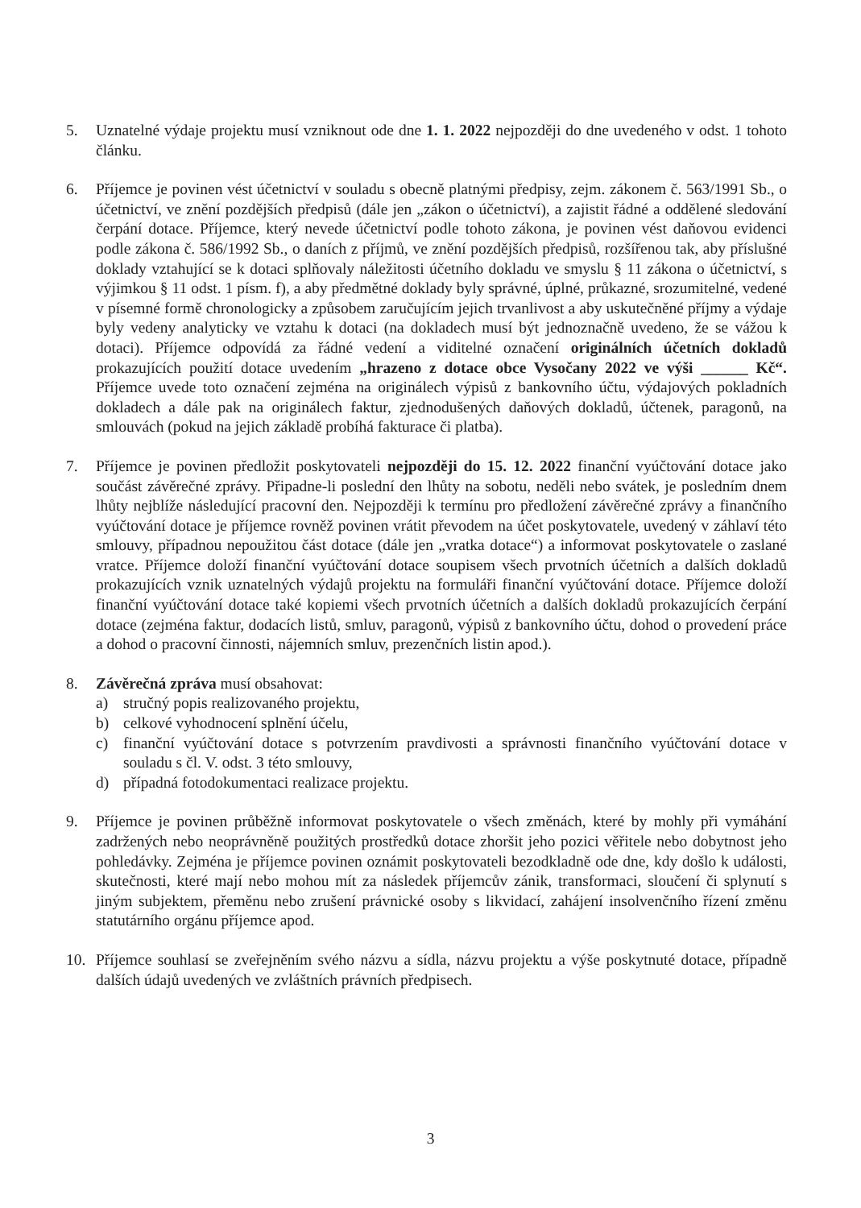5. Uznatelné výdaje projektu musí vzniknout ode dne 1. 1. 2022 nejpozději do dne uvedeného v odst. 1 tohoto článku.
6. Příjemce je povinen vést účetnictví v souladu s obecně platnými předpisy, zejm. zákonem č. 563/1991 Sb., o účetnictví, ve znění pozdějších předpisů (dále jen „zákon o účetnictví), a zajistit řádné a oddělené sledování čerpání dotace. Příjemce, který nevede účetnictví podle tohoto zákona, je povinen vést daňovou evidenci podle zákona č. 586/1992 Sb., o daních z příjmů, ve znění pozdějších předpisů, rozšířenou tak, aby příslušné doklady vztahující se k dotaci splňovaly náležitosti účetního dokladu ve smyslu § 11 zákona o účetnictví, s výjimkou § 11 odst. 1 písm. f), a aby předmětné doklady byly správné, úplné, průkazné, srozumitelné, vedené v písemné formě chronologicky a způsobem zaručujícím jejich trvanlivost a aby uskutečněné příjmy a výdaje byly vedeny analyticky ve vztahu k dotaci (na dokladech musí být jednoznačně uvedeno, že se vážou k dotaci). Příjemce odpovídá za řádné vedení a viditelné označení originálních účetních dokladů prokazujících použití dotace uvedením „hrazeno z dotace obce Vysočany 2022 ve výši ______ Kč“. Příjemce uvede toto označení zejména na originálech výpisů z bankovního účtu, výdajových pokladních dokladech a dále pak na originálech faktur, zjednodušených daňových dokladů, účtenek, paragonů, na smlouvách (pokud na jejich základě probíhá fakturace či platba).
7. Příjemce je povinen předložit poskytovateli nejpozději do 15. 12. 2022 finanční vyúčtování dotace jako součást závěrečné zprávy. Připadne-li poslední den lhůty na sobotu, neděli nebo svátek, je posledním dnem lhůty nejblíže následující pracovní den. Nejpozději k termínu pro předložení závěrečné zprávy a finančního vyúčtování dotace je příjemce rovněž povinen vrátit převodem na účet poskytovatele, uvedený v záhlaví této smlouvy, případnou nepoužitou část dotace (dále jen „vratka dotace“) a informovat poskytovatele o zaslané vratce. Příjemce doloží finanční vyúčtování dotace soupisem všech prvotních účetních a dalších dokladů prokazujících vznik uznatelných výdajů projektu na formuláři finanční vyúčtování dotace. Příjemce doloží finanční vyúčtování dotace také kopiemi všech prvotních účetních a dalších dokladů prokazujících čerpání dotace (zejména faktur, dodacích listů, smluv, paragonů, výpisů z bankovního účtu, dohod o provedení práce a dohod o pracovní činnosti, nájemních smluv, prezenčních listin apod.).
8. Závěrečná zpráva musí obsahovat:
a) stručný popis realizovaného projektu,
b) celkové vyhodnocení splnění účelu,
c) finanční vyúčtování dotace s potvrzením pravdivosti a správnosti finančního vyúčtování dotace v souladu s čl. V. odst. 3 této smlouvy,
d) případná fotodokumentaci realizace projektu.
9. Příjemce je povinen průběžně informovat poskytovatele o všech změnách, které by mohly při vymáhání zadržených nebo neoprávněně použitých prostředků dotace zhoršit jeho pozici věřitele nebo dobytnost jeho pohledávky. Zejména je příjemce povinen oznámit poskytovateli bezodkladně ode dne, kdy došlo k události, skutečnosti, které mají nebo mohou mít za následek příjemcův zánik, transformaci, sloučení či splynutí s jiným subjektem, přeměnu nebo zrušení právnické osoby s likvidací, zahájení insolvenčního řízení změnu statutárního orgánu příjemce apod.
10. Příjemce souhlasí se zveřejněním svého názvu a sídla, názvu projektu a výše poskytnuté dotace, případně dalších údajů uvedených ve zvláštních právních předpisech.
3